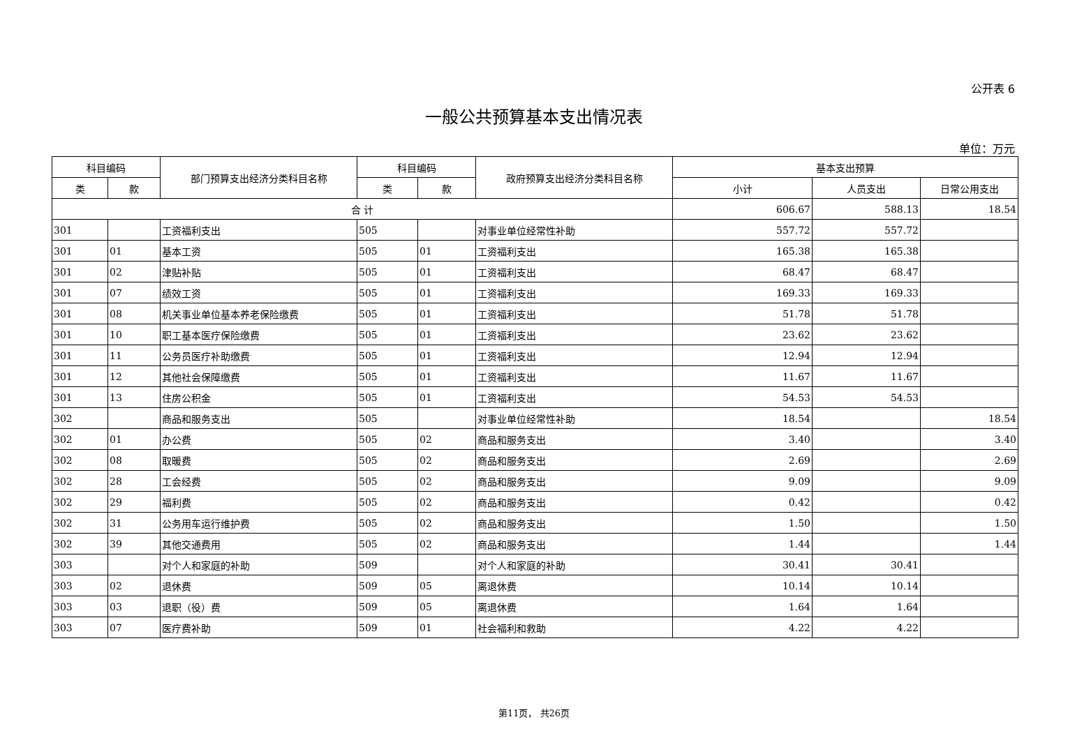公开表 6
一般公共预算基本支出情况表
单位：万元
| 科目编码 | | 部门预算支出经济分类科目名称 | 科目编码 | | 政府预算支出经济分类科目名称 | 基本支出预算 | | |
| --- | --- | --- | --- | --- | --- | --- | --- | --- |
| 类 | 款 | | 类 | 款 | | 小计 | 人员支出 | 日常公用支出 |
| 合 计 | | | | | | 606.67 | 588.13 | 18.54 |
| 301 | | 工资福利支出 | 505 | | 对事业单位经常性补助 | 557.72 | 557.72 | |
| 301 | 01 | 基本工资 | 505 | 01 | 工资福利支出 | 165.38 | 165.38 | |
| 301 | 02 | 津贴补贴 | 505 | 01 | 工资福利支出 | 68.47 | 68.47 | |
| 301 | 07 | 绩效工资 | 505 | 01 | 工资福利支出 | 169.33 | 169.33 | |
| 301 | 08 | 机关事业单位基本养老保险缴费 | 505 | 01 | 工资福利支出 | 51.78 | 51.78 | |
| 301 | 10 | 职工基本医疗保险缴费 | 505 | 01 | 工资福利支出 | 23.62 | 23.62 | |
| 301 | 11 | 公务员医疗补助缴费 | 505 | 01 | 工资福利支出 | 12.94 | 12.94 | |
| 301 | 12 | 其他社会保障缴费 | 505 | 01 | 工资福利支出 | 11.67 | 11.67 | |
| 301 | 13 | 住房公积金 | 505 | 01 | 工资福利支出 | 54.53 | 54.53 | |
| 302 | | 商品和服务支出 | 505 | | 对事业单位经常性补助 | 18.54 | | 18.54 |
| 302 | 01 | 办公费 | 505 | 02 | 商品和服务支出 | 3.40 | | 3.40 |
| 302 | 08 | 取暖费 | 505 | 02 | 商品和服务支出 | 2.69 | | 2.69 |
| 302 | 28 | 工会经费 | 505 | 02 | 商品和服务支出 | 9.09 | | 9.09 |
| 302 | 29 | 福利费 | 505 | 02 | 商品和服务支出 | 0.42 | | 0.42 |
| 302 | 31 | 公务用车运行维护费 | 505 | 02 | 商品和服务支出 | 1.50 | | 1.50 |
| 302 | 39 | 其他交通费用 | 505 | 02 | 商品和服务支出 | 1.44 | | 1.44 |
| 303 | | 对个人和家庭的补助 | 509 | | 对个人和家庭的补助 | 30.41 | 30.41 | |
| 303 | 02 | 退休费 | 509 | 05 | 离退休费 | 10.14 | 10.14 | |
| 303 | 03 | 退职（役）费 | 509 | 05 | 离退休费 | 1.64 | 1.64 | |
| 303 | 07 | 医疗费补助 | 509 | 01 | 社会福利和救助 | 4.22 | 4.22 | |
第11页， 共26页